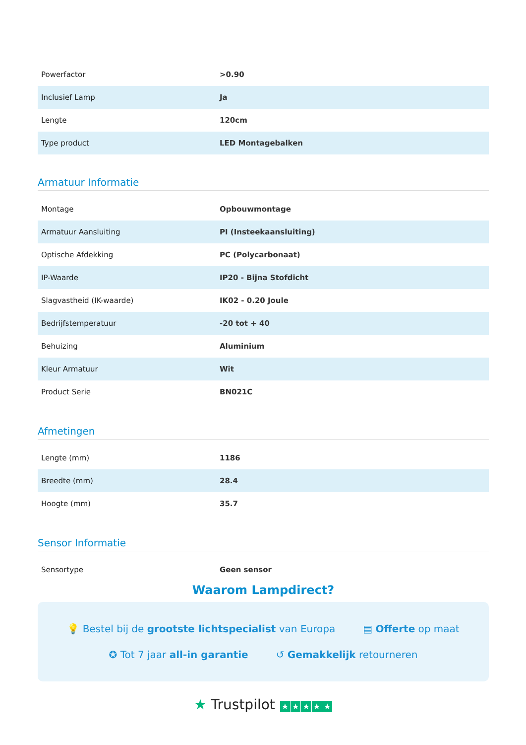| Powerfactor | >0.90 |
| Inclusief Lamp | Ja |
| Lengte | 120cm |
| Type product | LED Montagebalken |
Armatuur Informatie
| Montage | Opbouwmontage |
| Armatuur Aansluiting | PI (Insteekaansluiting) |
| Optische Afdekking | PC (Polycarbonaat) |
| IP-Waarde | IP20 - Bijna Stofdicht |
| Slagvastheid (IK-waarde) | IK02 - 0.20 Joule |
| Bedrijfstemperatuur | -20 tot + 40 |
| Behuizing | Aluminium |
| Kleur Armatuur | Wit |
| Product Serie | BN021C |
Afmetingen
| Lengte (mm) | 1186 |
| Breedte (mm) | 28.4 |
| Hoogte (mm) | 35.7 |
Sensor Informatie
| Sensortype | Geen sensor |
Waarom Lampdirect?
💡 Bestel bij de grootste lichtspecialist van Europa ▤ Offerte op maat
✪ Tot 7 jaar all-in garantie ↺ Gemakkelijk retourneren
★ Trustpilot ★ ★ ★ ★ ★